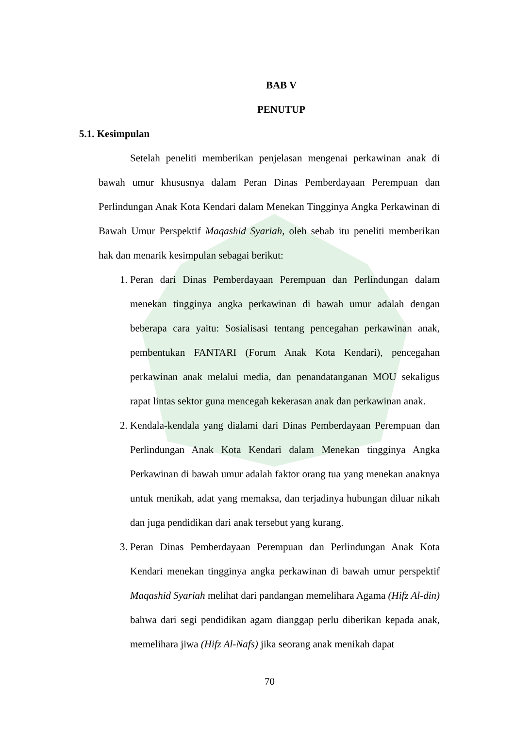BAB V
PENUTUP
5.1. Kesimpulan
Setelah peneliti memberikan penjelasan mengenai perkawinan anak di bawah umur khususnya dalam Peran Dinas Pemberdayaan Perempuan dan Perlindungan Anak Kota Kendari dalam Menekan Tingginya Angka Perkawinan di Bawah Umur Perspektif Maqashid Syariah, oleh sebab itu peneliti memberikan hak dan menarik kesimpulan sebagai berikut:
1. Peran dari Dinas Pemberdayaan Perempuan dan Perlindungan dalam menekan tingginya angka perkawinan di bawah umur adalah dengan beberapa cara yaitu: Sosialisasi tentang pencegahan perkawinan anak, pembentukan FANTARI (Forum Anak Kota Kendari), pencegahan perkawinan anak melalui media, dan penandatanganan MOU sekaligus rapat lintas sektor guna mencegah kekerasan anak dan perkawinan anak.
2. Kendala-kendala yang dialami dari Dinas Pemberdayaan Perempuan dan Perlindungan Anak Kota Kendari dalam Menekan tingginya Angka Perkawinan di bawah umur adalah faktor orang tua yang menekan anaknya untuk menikah, adat yang memaksa, dan terjadinya hubungan diluar nikah dan juga pendidikan dari anak tersebut yang kurang.
3. Peran Dinas Pemberdayaan Perempuan dan Perlindungan Anak Kota Kendari menekan tingginya angka perkawinan di bawah umur perspektif Maqashid Syariah melihat dari pandangan memelihara Agama (Hifz Al-din) bahwa dari segi pendidikan agam dianggap perlu diberikan kepada anak, memelihara jiwa (Hifz Al-Nafs) jika seorang anak menikah dapat
70